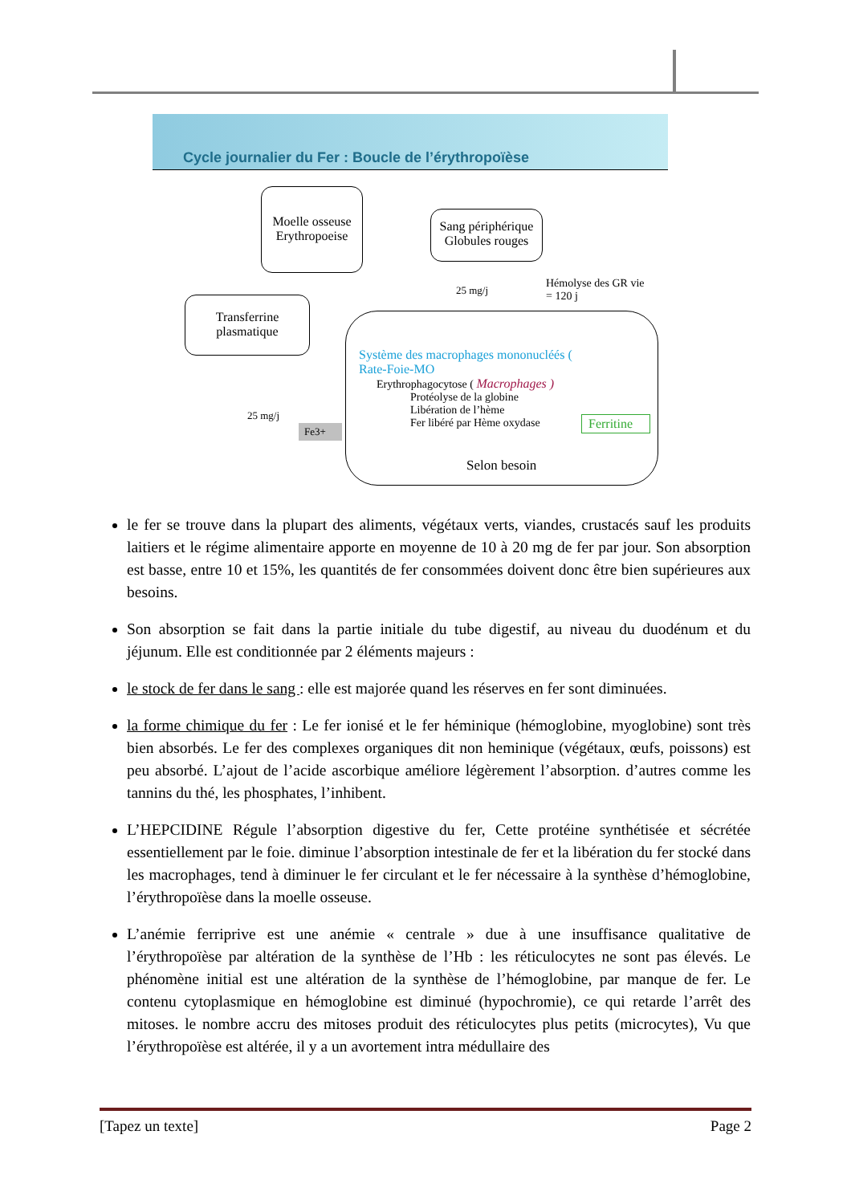Cycle journalier du Fer : Boucle de l’érythropoïèse
Moelle osseuse
Erythropoeise
Sang périphérique
Globules rouges
Transferrine
plasmatique
25 mg/j
Hémolyse des GR vie
= 120 j
25 mg/j
Fe3+
Système des macrophages mononucléés (
Rate-Foie-MO
Erythrophagocytose ( Macrophages )
Protéolyse de la globine
Libération de l’hème
Fer libéré par Hème oxydase
Ferritine
Selon besoin
le fer se trouve dans la plupart des aliments, végétaux verts, viandes, crustacés sauf les produits laitiers et le régime alimentaire apporte en moyenne de 10 à 20 mg de fer par jour. Son absorption est basse, entre 10 et 15%, les quantités de fer consommées doivent donc être bien supérieures aux besoins.
Son absorption se fait dans la partie initiale du tube digestif, au niveau du duodénum et du jéjunum. Elle est conditionnée par 2 éléments majeurs :
le stock de fer dans le sang : elle est majorée quand les réserves en fer sont diminuées.
la forme chimique du fer : Le fer ionisé et le fer héminique (hémoglobine, myoglobine) sont très bien absorbés. Le fer des complexes organiques dit non heminique (végétaux, œufs, poissons) est peu absorbé. L’ajout de l’acide ascorbique améliore légèrement l’absorption. d’autres comme les tannins du thé, les phosphates, l’inhibent.
L’HEPCIDINE Régule l’absorption digestive du fer, Cette protéine synthétisée et sécrétée essentiellement par le foie. diminue l’absorption intestinale de fer et la libération du fer stocké dans les macrophages, tend à diminuer le fer circulant et le fer nécessaire à la synthèse d’hémoglobine, l’érythropoïèse dans la moelle osseuse.
L’anémie ferriprive est une anémie « centrale » due à une insuffisance qualitative de l’érythropoïèse par altération de la synthèse de l’Hb : les réticulocytes ne sont pas élevés. Le phénomène initial est une altération de la synthèse de l’hémoglobine, par manque de fer. Le contenu cytoplasmique en hémoglobine est diminué (hypochromie), ce qui retarde l’arrêt des mitoses. le nombre accru des mitoses produit des réticulocytes plus petits (microcytes), Vu que l’érythropoïèse est altérée, il y a un avortement intra médullaire des
[Tapez un texte] Page 2